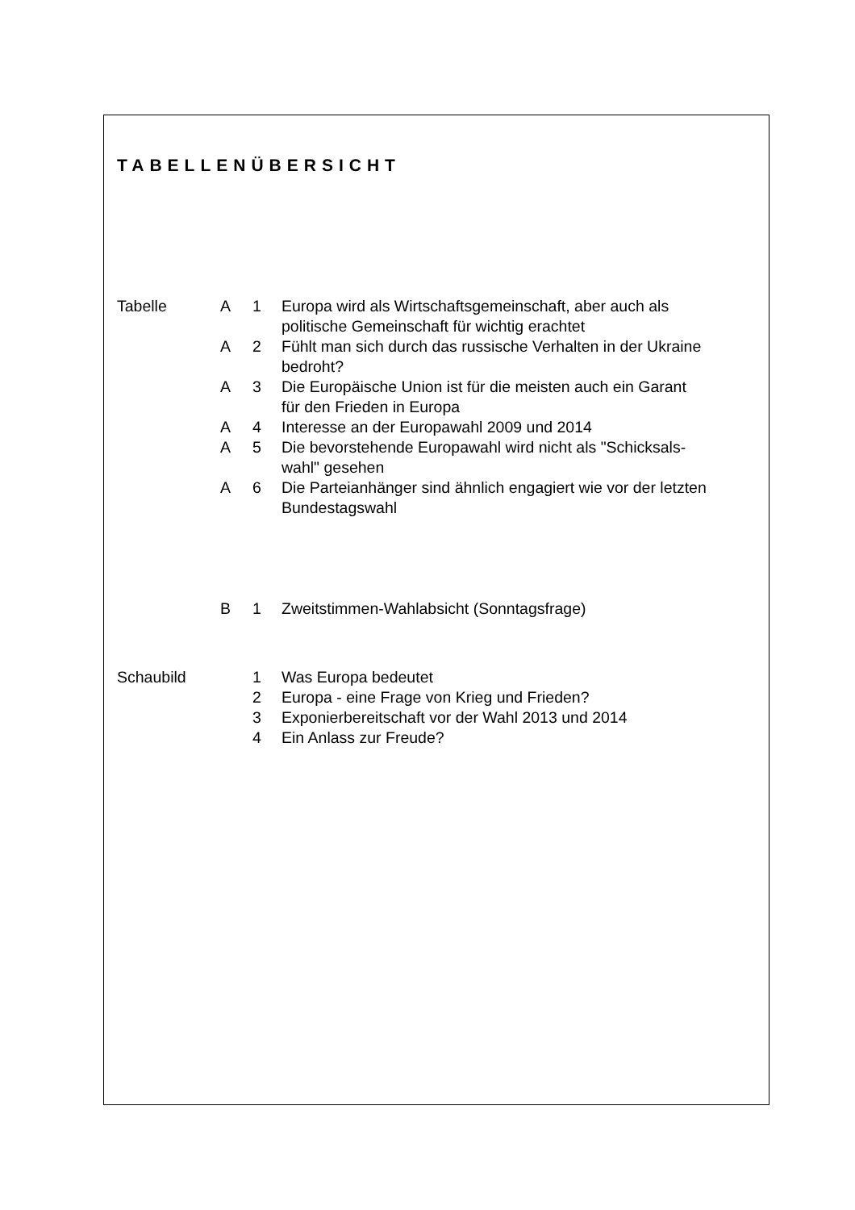TABELLENÜBERSICHT
| Tabelle | A | 1 | Europa wird als Wirtschaftsgemeinschaft, aber auch als politische Gemeinschaft für wichtig erachtet |
| | A | 2 | Fühlt man sich durch das russische Verhalten in der Ukraine bedroht? |
| | A | 3 | Die Europäische Union ist für die meisten auch ein Garant für den Frieden in Europa |
| | A | 4 | Interesse an der Europawahl 2009 und 2014 |
| | A | 5 | Die bevorstehende Europawahl wird nicht als "Schicksals- wahl" gesehen |
| | A | 6 | Die Parteianhänger sind ähnlich engagiert wie vor der letzten Bundestagswahl |
| | B | 1 | Zweitstimmen-Wahlabsicht (Sonntagsfrage) |
| Schaubild | | 1 | Was Europa bedeutet |
| | | 2 | Europa - eine Frage von Krieg und Frieden? |
| | | 3 | Exponierbereitschaft vor der Wahl 2013 und 2014 |
| | | 4 | Ein Anlass zur Freude? |